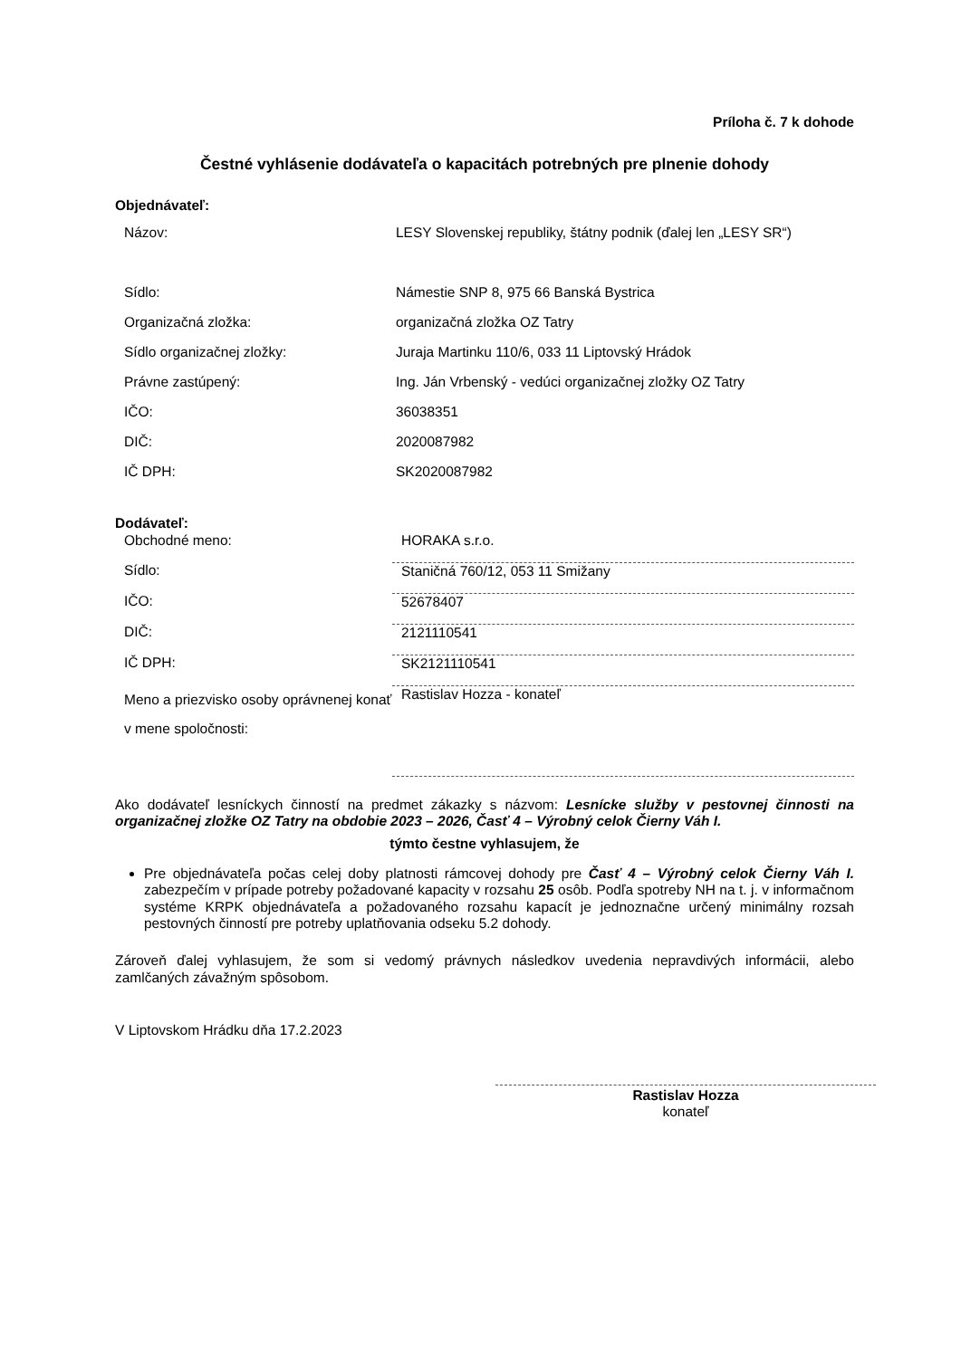Príloha č. 7 k dohode
Čestné vyhlásenie dodávateľa o kapacitách potrebných pre plnenie dohody
Objednávateľ:
| Názov: | LESY Slovenskej republiky, štátny podnik (ďalej len „LESY SR“) |
| Sídlo: | Námestie SNP 8, 975 66 Banská Bystrica |
| Organizačná zložka: | organizačná zložka OZ Tatry |
| Sídlo organizačnej zložky: | Juraja Martinku 110/6, 033 11 Liptovský Hrádok |
| Právne zastúpený: | Ing. Ján Vrbenský - vedúci organizačnej zložky OZ Tatry |
| IČO: | 36038351 |
| DIČ: | 2020087982 |
| IČ DPH: | SK2020087982 |
Dodávateľ:
| Obchodné meno: | HORAKA s.r.o. |
| Sídlo: | Staničná 760/12, 053 11 Smižany |
| IČO: | 52678407 |
| DIČ: | 2121110541 |
| IČ DPH: | SK2121110541 |
| Meno a priezvisko osoby oprávnenej konať v mene spoločnosti: | Rastislav Hozza - konateľ |
Ako dodávateľ lesníckych činností na predmet zákazky s názvom: Lesnícke služby v pestovnej činnosti na organizačnej zložke OZ Tatry na obdobie 2023 – 2026, Časť 4 – Výrobný celok Čierny Váh I.
týmto čestne vyhlasujem, že
Pre objednávateľa počas celej doby platnosti rámcovej dohody pre Časť 4 – Výrobný celok Čierny Váh I. zabezpečím v prípade potreby požadované kapacity v rozsahu 25 osôb. Podľa spotreby NH na t. j. v informačnom systéme KRPK objednávateľa a požadovaného rozsahu kapacít je jednoznačne určený minimálny rozsah pestovných činností pre potreby uplatňovania odseku 5.2 dohody.
Zároveň ďalej vyhlasujem, že som si vedomý právnych následkov uvedenia nepravdivých informácii, alebo zamlčaných závažným spôsobom.
V Liptovskom Hrádku dňa 17.2.2023
Rastislav Hozza
konateľ